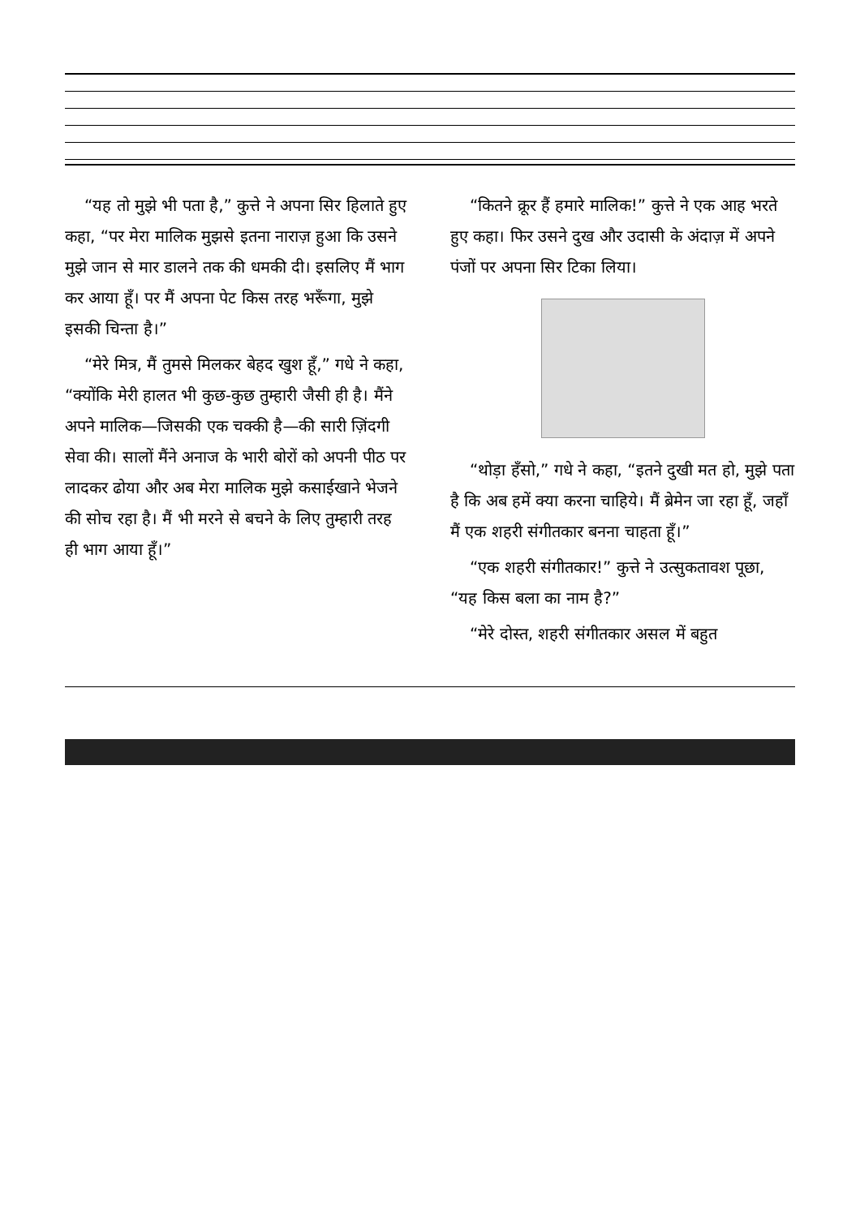“यह तो मुझे भी पता है,” कुत्ते ने अपना सिर हिलाते हुए कहा, “पर मेरा मालिक मुझसे इतना नाराज़ हुआ कि उसने मुझे जान से मार डालने तक की धमकी दी। इसलिए मैं भाग कर आया हूँ। पर मैं अपना पेट किस तरह भरूँगा, मुझे इसकी चिन्ता है।”
“मेरे मित्र, मैं तुमसे मिलकर बेहद खुश हूँ,” गधे ने कहा, “क्योंकि मेरी हालत भी कुछ-कुछ तुम्हारी जैसी ही है। मैंने अपने मालिक—जिसकी एक चक्की है—की सारी ज़िंदगी सेवा की। सालों मैंने अनाज के भारी बोरों को अपनी पीठ पर लादकर ढोया और अब मेरा मालिक मुझे कसाईखाने भेजने की सोच रहा है। मैं भी मरने से बचने के लिए तुम्हारी तरह ही भाग आया हूँ।”
“कितने क्रूर हैं हमारे मालिक!” कुत्ते ने एक आह भरते हुए कहा। फिर उसने दुख और उदासी के अंदाज़ में अपने पंजों पर अपना सिर टिका लिया।
“थोड़ा हँसो,” गधे ने कहा, “इतने दुखी मत हो, मुझे पता है कि अब हमें क्या करना चाहिये। मैं ब्रेमेन जा रहा हूँ, जहाँ मैं एक शहरी संगीतकार बनना चाहता हूँ।”
“एक शहरी संगीतकार!” कुत्ते ने उत्सुकतावश पूछा, “यह किस बला का नाम है?”
“मेरे दोस्त, शहरी संगीतकार असल में बहुत